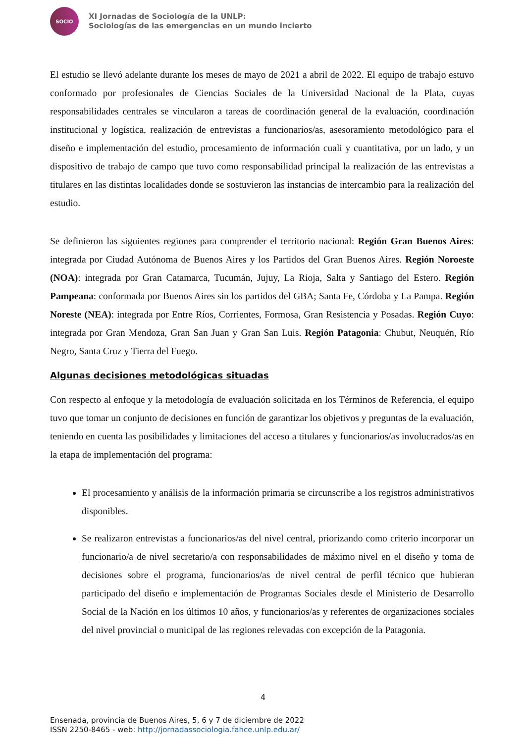SOCIO
XI Jornadas de Sociología de la UNLP:
Sociologías de las emergencias en un mundo incierto
El estudio se llevó adelante durante los meses de mayo de 2021 a abril de 2022. El equipo de trabajo estuvo conformado por profesionales de Ciencias Sociales de la Universidad Nacional de la Plata, cuyas responsabilidades centrales se vincularon a tareas de coordinación general de la evaluación, coordinación institucional y logística, realización de entrevistas a funcionarios/as, asesoramiento metodológico para el diseño e implementación del estudio, procesamiento de información cuali y cuantitativa, por un lado, y un dispositivo de trabajo de campo que tuvo como responsabilidad principal la realización de las entrevistas a titulares en las distintas localidades donde se sostuvieron las instancias de intercambio para la realización del estudio.
Se definieron las siguientes regiones para comprender el territorio nacional: Región Gran Buenos Aires: integrada por Ciudad Autónoma de Buenos Aires y los Partidos del Gran Buenos Aires. Región Noroeste (NOA): integrada por Gran Catamarca, Tucumán, Jujuy, La Rioja, Salta y Santiago del Estero. Región Pampeana: conformada por Buenos Aires sin los partidos del GBA; Santa Fe, Córdoba y La Pampa. Región Noreste (NEA): integrada por Entre Ríos, Corrientes, Formosa, Gran Resistencia y Posadas. Región Cuyo: integrada por Gran Mendoza, Gran San Juan y Gran San Luis. Región Patagonia: Chubut, Neuquén, Río Negro, Santa Cruz y Tierra del Fuego.
Algunas decisiones metodológicas situadas
Con respecto al enfoque y la metodología de evaluación solicitada en los Términos de Referencia, el equipo tuvo que tomar un conjunto de decisiones en función de garantizar los objetivos y preguntas de la evaluación, teniendo en cuenta las posibilidades y limitaciones del acceso a titulares y funcionarios/as involucrados/as en la etapa de implementación del programa:
El procesamiento y análisis de la información primaria se circunscribe a los registros administrativos disponibles.
Se realizaron entrevistas a funcionarios/as del nivel central, priorizando como criterio incorporar un funcionario/a de nivel secretario/a con responsabilidades de máximo nivel en el diseño y toma de decisiones sobre el programa, funcionarios/as de nivel central de perfil técnico que hubieran participado del diseño e implementación de Programas Sociales desde el Ministerio de Desarrollo Social de la Nación en los últimos 10 años, y funcionarios/as y referentes de organizaciones sociales del nivel provincial o municipal de las regiones relevadas con excepción de la Patagonia.
4
Ensenada, provincia de Buenos Aires, 5, 6 y 7 de diciembre de 2022
ISSN 2250-8465 - web: http://jornadassociologia.fahce.unlp.edu.ar/